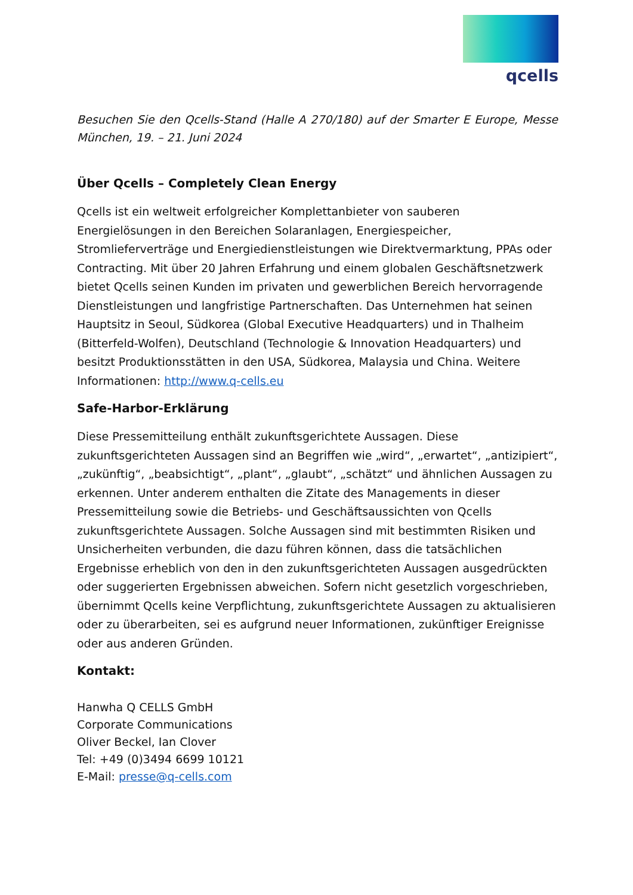qcells
Besuchen Sie den Qcells-Stand (Halle A 270/180) auf der Smarter E Europe, Messe München, 19. – 21. Juni 2024
Über Qcells – Completely Clean Energy
Qcells ist ein weltweit erfolgreicher Komplettanbieter von sauberen Energielösungen in den Bereichen Solaranlagen, Energiespeicher, Stromlieferverträge und Energiedienstleistungen wie Direktvermarktung, PPAs oder Contracting. Mit über 20 Jahren Erfahrung und einem globalen Geschäftsnetzwerk bietet Qcells seinen Kunden im privaten und gewerblichen Bereich hervorragende Dienstleistungen und langfristige Partnerschaften. Das Unternehmen hat seinen Hauptsitz in Seoul, Südkorea (Global Executive Headquarters) und in Thalheim (Bitterfeld-Wolfen), Deutschland (Technologie & Innovation Headquarters) und besitzt Produktionsstätten in den USA, Südkorea, Malaysia und China. Weitere Informationen: http://www.q-cells.eu
Safe-Harbor-Erklärung
Diese Pressemitteilung enthält zukunftsgerichtete Aussagen. Diese zukunftsgerichteten Aussagen sind an Begriffen wie „wird“, „erwartet“, „antizipiert“, „zukünftig“, „beabsichtigt“, „plant“, „glaubt“, „schätzt“ und ähnlichen Aussagen zu erkennen. Unter anderem enthalten die Zitate des Managements in dieser Pressemitteilung sowie die Betriebs- und Geschäftsaussichten von Qcells zukunftsgerichtete Aussagen. Solche Aussagen sind mit bestimmten Risiken und Unsicherheiten verbunden, die dazu führen können, dass die tatsächlichen Ergebnisse erheblich von den in den zukunftsgerichteten Aussagen ausgedrückten oder suggerierten Ergebnissen abweichen. Sofern nicht gesetzlich vorgeschrieben, übernimmt Qcells keine Verpflichtung, zukunftsgerichtete Aussagen zu aktualisieren oder zu überarbeiten, sei es aufgrund neuer Informationen, zukünftiger Ereignisse oder aus anderen Gründen.
Kontakt:
Hanwha Q CELLS GmbH
Corporate Communications
Oliver Beckel, Ian Clover
Tel: +49 (0)3494 6699 10121
E-Mail: presse@q-cells.com